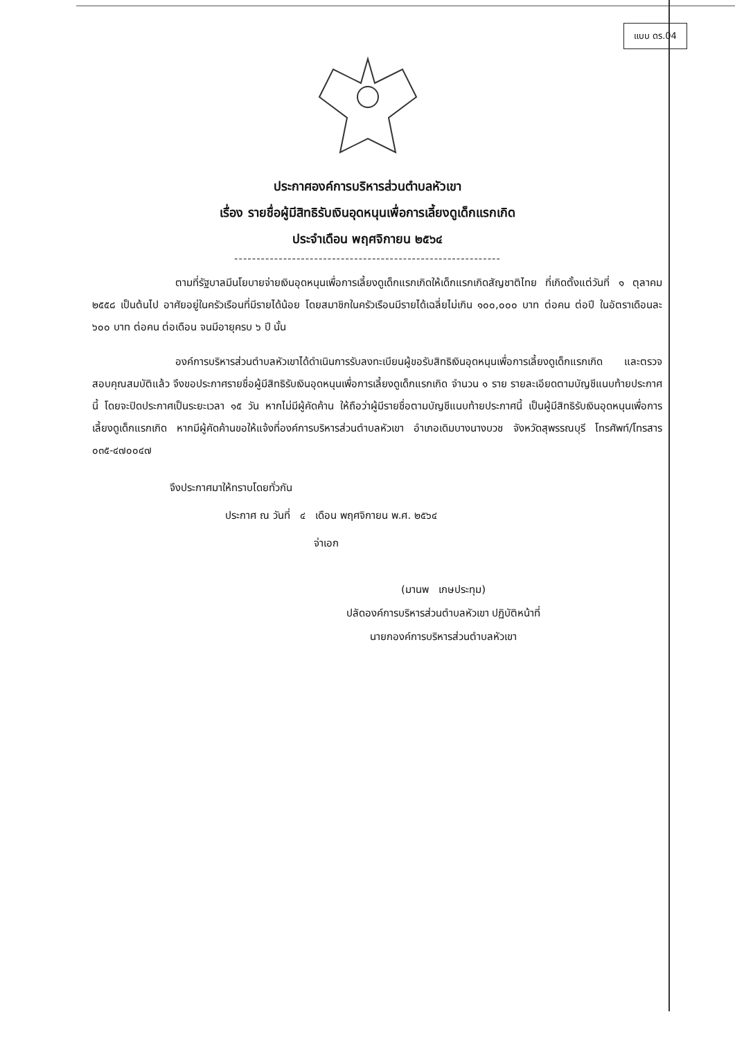แบบ ดร.04
ประกาศองค์การบริหารส่วนตำบลหัวเขา
เรื่อง รายชื่อผู้มีสิทธิรับเงินอุดหนุนเพื่อการเลี้ยงดูเด็กแรกเกิด
ประจำเดือน พฤศจิกายน ๒๕๖๔
------------------------------------------------------------
ตามที่รัฐบาลมีนโยบายจ่ายเงินอุดหนุนเพื่อการเลี้ยงดูเด็กแรกเกิดให้เด็กแรกเกิดสัญชาติไทย ที่เกิดตั้งแต่วันที่ ๑ ตุลาคม ๒๕๕๘ เป็นต้นไป อาศัยอยู่ในครัวเรือนที่มีรายได้น้อย โดยสมาชิกในครัวเรือนมีรายได้เฉลี่ยไม่เกิน ๑๐๐,๐๐๐ บาท ต่อคน ต่อปี ในอัตราเดือนละ ๖๐๐ บาท ต่อคน ต่อเดือน จนมีอายุครบ ๖ ปี นั้น
องค์การบริหารส่วนตำบลหัวเขาได้ดำเนินการรับลงทะเบียนผู้ขอรับสิทธิเงินอุดหนุนเพื่อการเลี้ยงดูเด็กแรกเกิด และตรวจสอบคุณสมบัติแล้ว จึงขอประกาศรายชื่อผู้มีสิทธิรับเงินอุดหนุนเพื่อการเลี้ยงดูเด็กแรกเกิด จำนวน ๑ ราย รายละเอียดตามบัญชีแนบท้ายประกาศนี้ โดยจะปิดประกาศเป็นระยะเวลา ๑๕ วัน หากไม่มีผู้คัดค้าน ให้ถือว่าผู้มีรายชื่อตามบัญชีแนบท้ายประกาศนี้ เป็นผู้มีสิทธิรับเงินอุดหนุนเพื่อการเลี้ยงดูเด็กแรกเกิด หากมีผู้คัดค้านขอให้แจ้งที่องค์การบริหารส่วนตำบลหัวเขา อำเภอเดิมบางนางบวช จังหวัดสุพรรณบุรี โทรศัพท์/โทรสาร ๐๓๕-๔๗๐๐๔๗
จึงประกาศมาให้ทราบโดยทั่วกัน
ประกาศ ณ วันที่ ๔ เดือน พฤศจิกายน พ.ศ. ๒๕๖๔
จ่าเอก
(มานพ เกษประทุม)
ปลัดองค์การบริหารส่วนตำบลหัวเขา ปฏิบัติหน้าที่
นายกองค์การบริหารส่วนตำบลหัวเขา